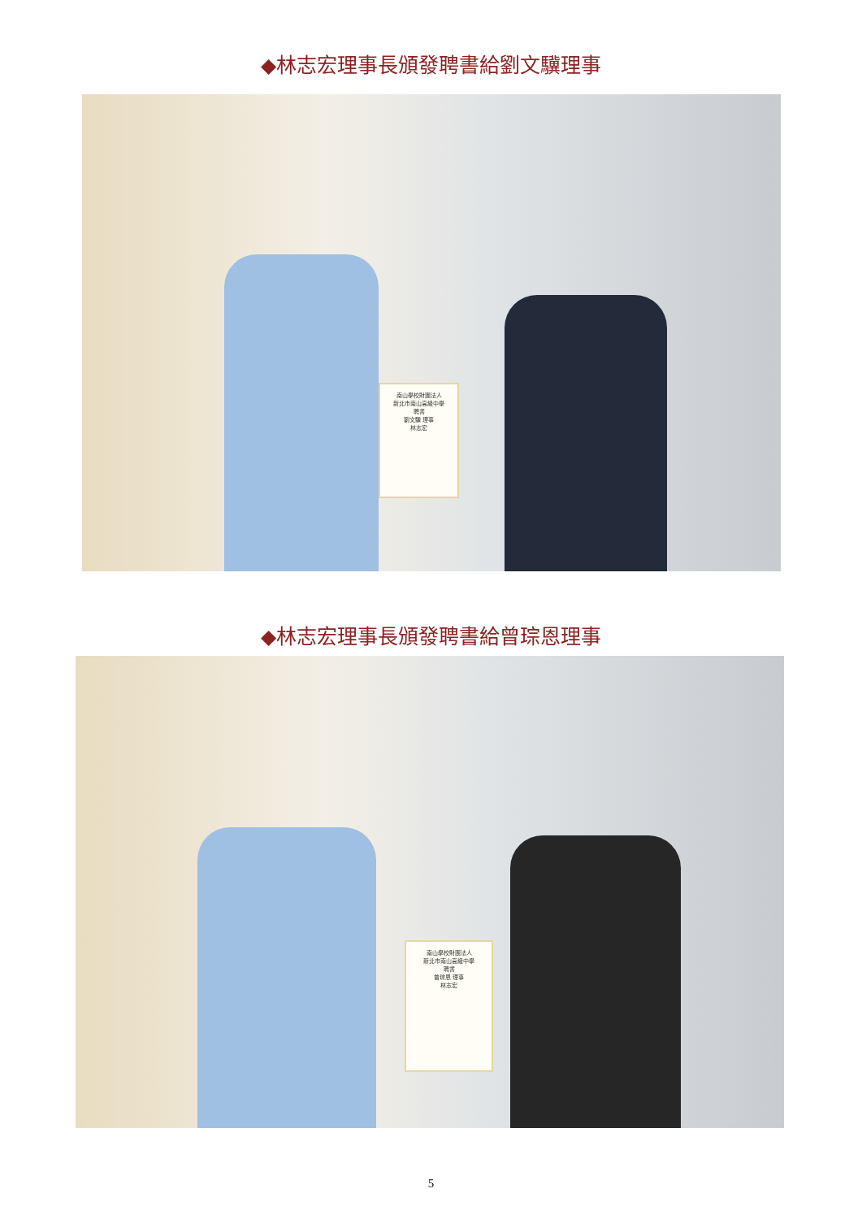◆林志宏理事長頒發聘書給劉文驥理事
南山學校財團法人
新北市南山高級中學
聘書
劉文驥 理事
林志宏
◆林志宏理事長頒發聘書給曾琮恩理事
南山學校財團法人
新北市南山高級中學
聘書
曾琮恩 理事
林志宏
5